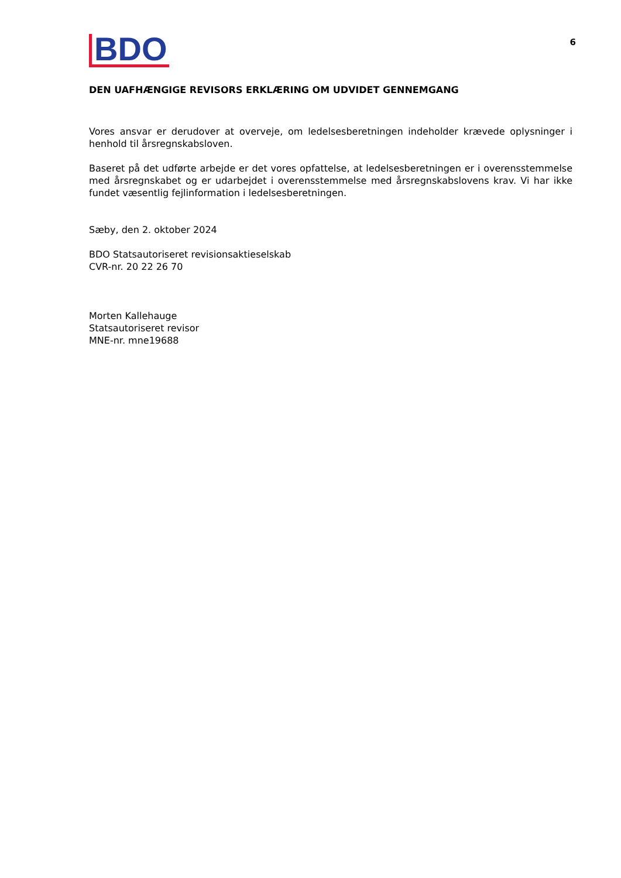BDO
6
DEN UAFHÆNGIGE REVISORS ERKLÆRING OM UDVIDET GENNEMGANG
Vores ansvar er derudover at overveje, om ledelsesberetningen indeholder krævede oplysninger i henhold til årsregnskabsloven.
Baseret på det udførte arbejde er det vores opfattelse, at ledelsesberetningen er i overensstemmelse med årsregnskabet og er udarbejdet i overensstemmelse med årsregnskabslovens krav. Vi har ikke fundet væsentlig fejlinformation i ledelsesberetningen.
Sæby, den 2. oktober 2024
BDO Statsautoriseret revisionsaktieselskab
CVR-nr. 20 22 26 70
Morten Kallehauge
Statsautoriseret revisor
MNE-nr. mne19688